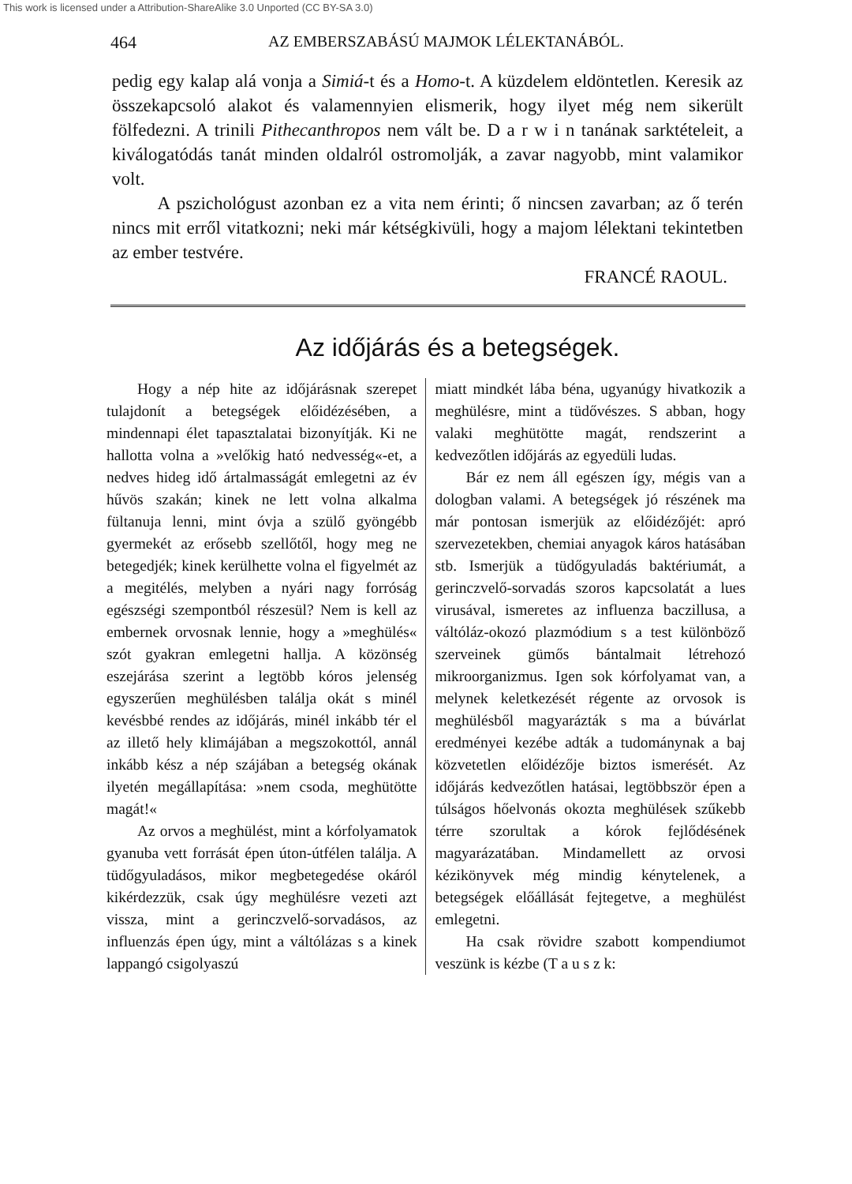This work is licensed under a Attribution-ShareAlike 3.0 Unported (CC BY-SA 3.0)
464 AZ EMBERSZABÁSÚ MAJMOK LÉLEKTANÁBÓL.
pedig egy kalap alá vonja a Simiá-t és a Homo-t. A küzdelem eldöntetlen. Keresik az összekapcsoló alakot és valamennyien elismerik, hogy ilyet még nem sikerült fölfedezni. A trinili Pithecanthropos nem vált be. D a r w i n tanának sarktételeit, a kiválogatódás tanát minden oldalról ostromolják, a zavar nagyobb, mint valamikor volt.
A pszichológust azonban ez a vita nem érinti; ő nincsen zavarban; az ő terén nincs mit erről vitatkozni; neki már kétségkivüli, hogy a majom lélektani tekintetben az ember testvére.
FRANCÉ RAOUL.
Az időjárás és a betegségek.
Hogy a nép hite az időjárásnak szerepet tulajdonít a betegségek előidézésében, a mindennapi élet tapasztalatai bizonyítják. Ki ne hallotta volna a »velőkig ható nedvesség«-et, a nedves hideg idő ártalmasságát emlegetni az év hűvös szakán; kinek ne lett volna alkalma fültanuja lenni, mint óvja a szülő gyöngébb gyermekét az erősebb szellőtől, hogy meg ne betegedjék; kinek kerülhette volna el figyelmét az a megitélés, melyben a nyári nagy forróság egészségi szempontból részesül? Nem is kell az embernek orvosnak lennie, hogy a »meghülés« szót gyakran emlegetni hallja. A közönség eszejárása szerint a legtöbb kóros jelenség egyszerűen meghülésben találja okát s minél kevésbbé rendes az időjárás, minél inkább tér el az illető hely klimájában a megszokottól, annál inkább kész a nép szájában a betegség okának ilyetén megállapítása: »nem csoda, meghütötte magát!«
Az orvos a meghülést, mint a kórfolyamatok gyanuba vett forrását épen úton-útfélen találja. A tüdőgyuladásos, mikor megbetegedése okáról kikérdezzük, csak úgy meghülésre vezeti azt vissza, mint a gerinczvelő-sorvadásos, az influenzás épen úgy, mint a váltólázas s a kinek lappangó csigolyaszú
miatt mindkét lába béna, ugyanúgy hivatkozik a meghülésre, mint a tüdővészes. S abban, hogy valaki meghütötte magát, rendszerint a kedvezőtlen időjárás az egyedüli ludas.
Bár ez nem áll egészen így, mégis van a dologban valami. A betegségek jó részének ma már pontosan ismerjük az előidézőjét: apró szervezetekben, chemiai anyagok káros hatásában stb. Ismerjük a tüdőgyuladás baktériumát, a gerinczvelő-sorvadás szoros kapcsolatát a lues virusával, ismeretes az influenza baczillusa, a váltóláz-okozó plazmódium s a test különböző szerveinek gümős bántalmait létrehozó mikroorganizmus. Igen sok kórfolyamat van, a melynek keletkezését régente az orvosok is meghülésből magyarázták s ma a búvárlat eredményei kezébe adták a tudománynak a baj közvetetlen előidézője biztos ismerését. Az időjárás kedvezőtlen hatásai, legtöbbször épen a túlságos hőelvonás okozta meghülések szűkebb térre szorultak a kórok fejlődésének magyarázatában. Mindamellett az orvosi kézikönyvek még mindig kénytelenek, a betegségek előállását fejtegetve, a meghülést emlegetni.
Ha csak rövidre szabott kompendiumot veszünk is kézbe (T a u s z k: